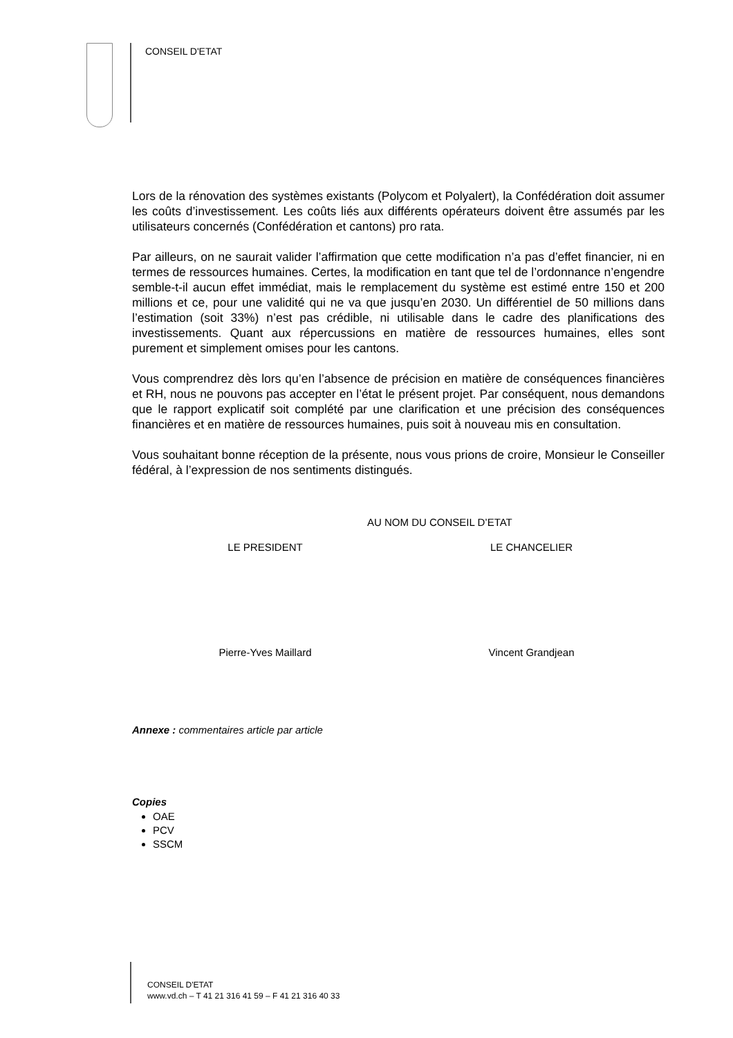CONSEIL D'ETAT
Lors de la rénovation des systèmes existants (Polycom et Polyalert), la Confédération doit assumer les coûts d’investissement. Les coûts liés aux différents opérateurs doivent être assumés par les utilisateurs concernés (Confédération et cantons) pro rata.
Par ailleurs, on ne saurait valider l’affirmation que cette modification n’a pas d’effet financier, ni en termes de ressources humaines. Certes, la modification en tant que tel de l’ordonnance n’engendre semble-t-il aucun effet immédiat, mais le remplacement du système est estimé entre 150 et 200 millions et ce, pour une validité qui ne va que jusqu’en 2030. Un différentiel de 50 millions dans l’estimation (soit 33%) n’est pas crédible, ni utilisable dans le cadre des planifications des investissements. Quant aux répercussions en matière de ressources humaines, elles sont purement et simplement omises pour les cantons.
Vous comprendrez dès lors qu’en l’absence de précision en matière de conséquences financières et RH, nous ne pouvons pas accepter en l’état le présent projet. Par conséquent, nous demandons que le rapport explicatif soit complété par une clarification et une précision des conséquences financières et en matière de ressources humaines, puis soit à nouveau mis en consultation.
Vous souhaitant bonne réception de la présente, nous vous prions de croire, Monsieur le Conseiller fédéral, à l’expression de nos sentiments distingués.
AU NOM DU CONSEIL D’ETAT
LE PRESIDENT LE CHANCELIER
Pierre-Yves Maillard Vincent Grandjean
Annexe : commentaires article par article
Copies
OAE
PCV
SSCM
CONSEIL D'ETAT
www.vd.ch – T 41 21 316 41 59 – F 41 21 316 40 33